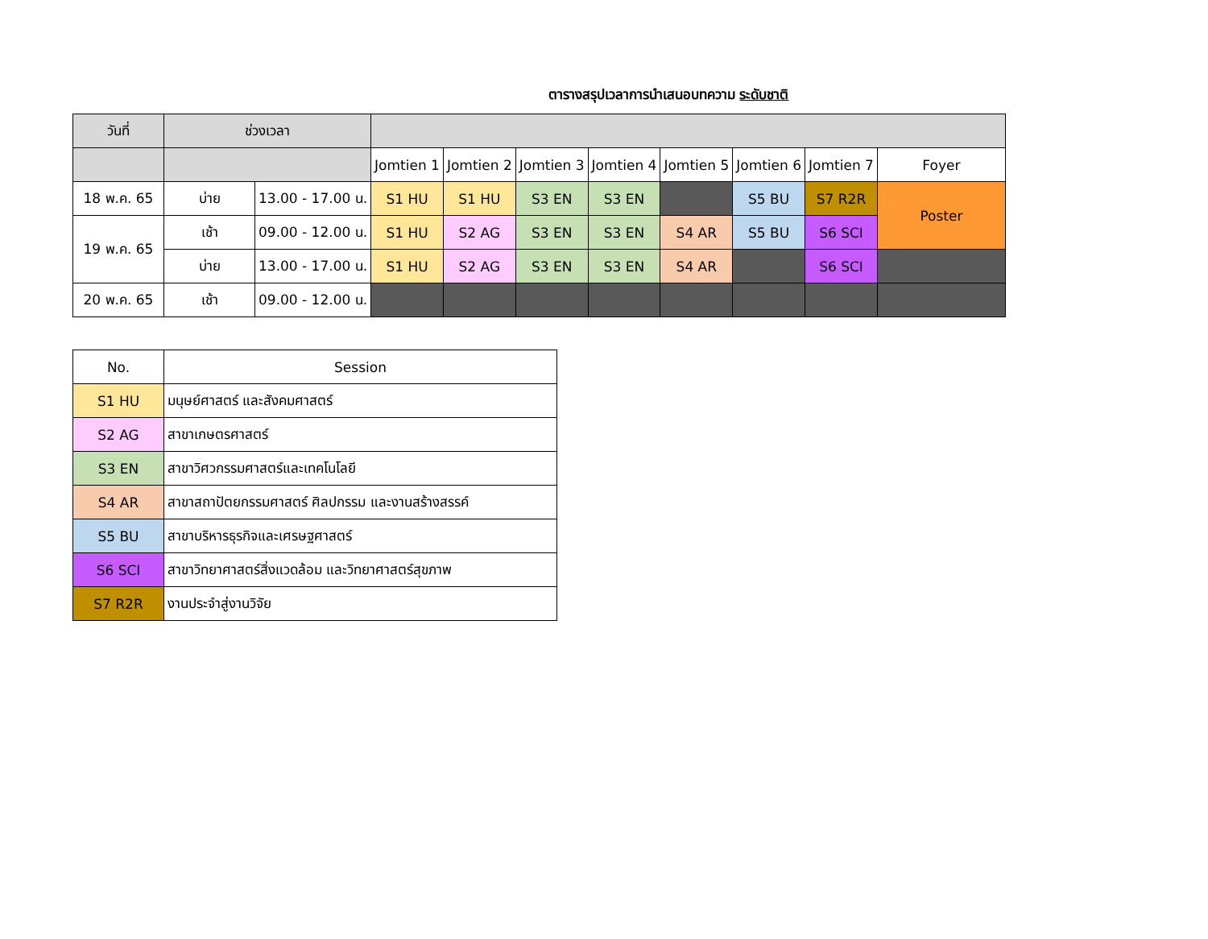ตารางสรุปเวลาการนำเสนอบทความ ระดับชาติ
| วันที่ | ช่วงเวลา | | | | | | | | | |
| | | | Jomtien 1 | Jomtien 2 | Jomtien 3 | Jomtien 4 | Jomtien 5 | Jomtien 6 | Jomtien 7 | Foyer |
| 18 พ.ค. 65 | บ่าย | 13.00 - 17.00 น. | S1 HU | S1 HU | S3 EN | S3 EN | | S5 BU | S7 R2R | Poster |
| 19 พ.ค. 65 | เช้า | 09.00 - 12.00 น. | S1 HU | S2 AG | S3 EN | S3 EN | S4 AR | S5 BU | S6 SCI | |
| | บ่าย | 13.00 - 17.00 น. | S1 HU | S2 AG | S3 EN | S3 EN | S4 AR | | S6 SCI | |
| 20 พ.ค. 65 | เช้า | 09.00 - 12.00 น. | | | | | | | | |
| No. | Session |
| --- | --- |
| S1 HU | มนุษย์ศาสตร์ และสังคมศาสตร์ |
| S2 AG | สาขาเกษตรศาสตร์ |
| S3 EN | สาขาวิศวกรรมศาสตร์และเทคโนโลยี |
| S4 AR | สาขาสถาปัตยกรรมศาสตร์ ศิลปกรรม และงานสร้างสรรค์ |
| S5 BU | สาขาบริหารธุรกิจและเศรษฐศาสตร์ |
| S6 SCI | สาขาวิทยาศาสตร์สิ่งแวดล้อม และวิทยาศาสตร์สุขภาพ |
| S7 R2R | งานประจำสู่งานวิจัย |